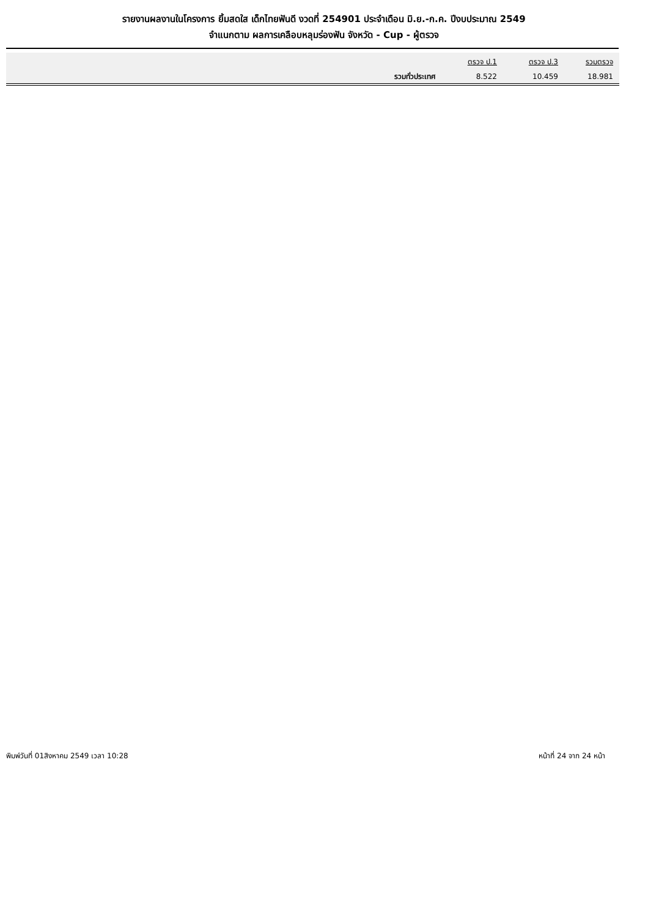รายงานผลงานในโครงการ ยิ้มสดใส เด็กไทยฟันดี งวดที่ 254901 ประจำเดือน มิ.ย.-ก.ค. ปีงบประมาณ 2549
จำแนกตาม ผลการเคลือบหลุมร่องฟัน จังหวัด - Cup - ผู้ตรวจ
| | ตรวจ ป.1 | ตรวจ ป.3 | รวมตรวจ |
| --- | --- | --- | --- |
| รวมทั่วประเทศ | 8.522 | 10.459 | 18.981 |
พิมพ์วันที่ 01สิงหาคม 2549 เวลา 10:28 หน้าที่ 24 จาก 24 หน้า